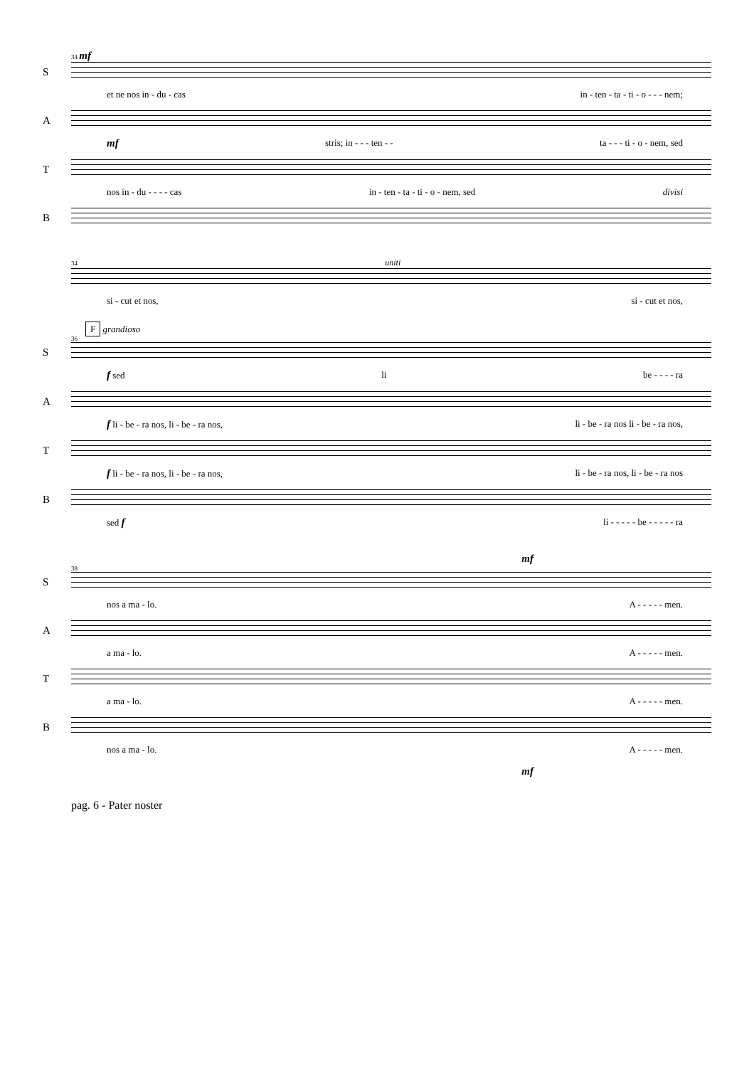34 mf
S
et ne nos in - du - cas in - ten - ta - ti - o - - - nem;
A
mf stris; in - - - ten - - ta - - - ti - o - nem, sed
T
nos in - du - - - - cas in - ten - ta - ti - o - nem, sed divisi
B
34 uniti
si - cut et nos, si - cut et nos,
F grandioso
36
S
f sed li be - - - - ra
A
f li - be - ra nos, li - be - ra nos, li - be - ra nos li - be - ra nos,
T
f li - be - ra nos, li - be - ra nos, li - be - ra nos, li - be - ra nos
B
sed f li - - - - - be - - - - - ra
mf
38
S
nos a ma - lo. A - - - - - men.
A
a ma - lo. A - - - - - men.
T
a ma - lo. A - - - - - men.
B
nos a ma - lo. A - - - - - men.
mf
pag. 6 - Pater noster